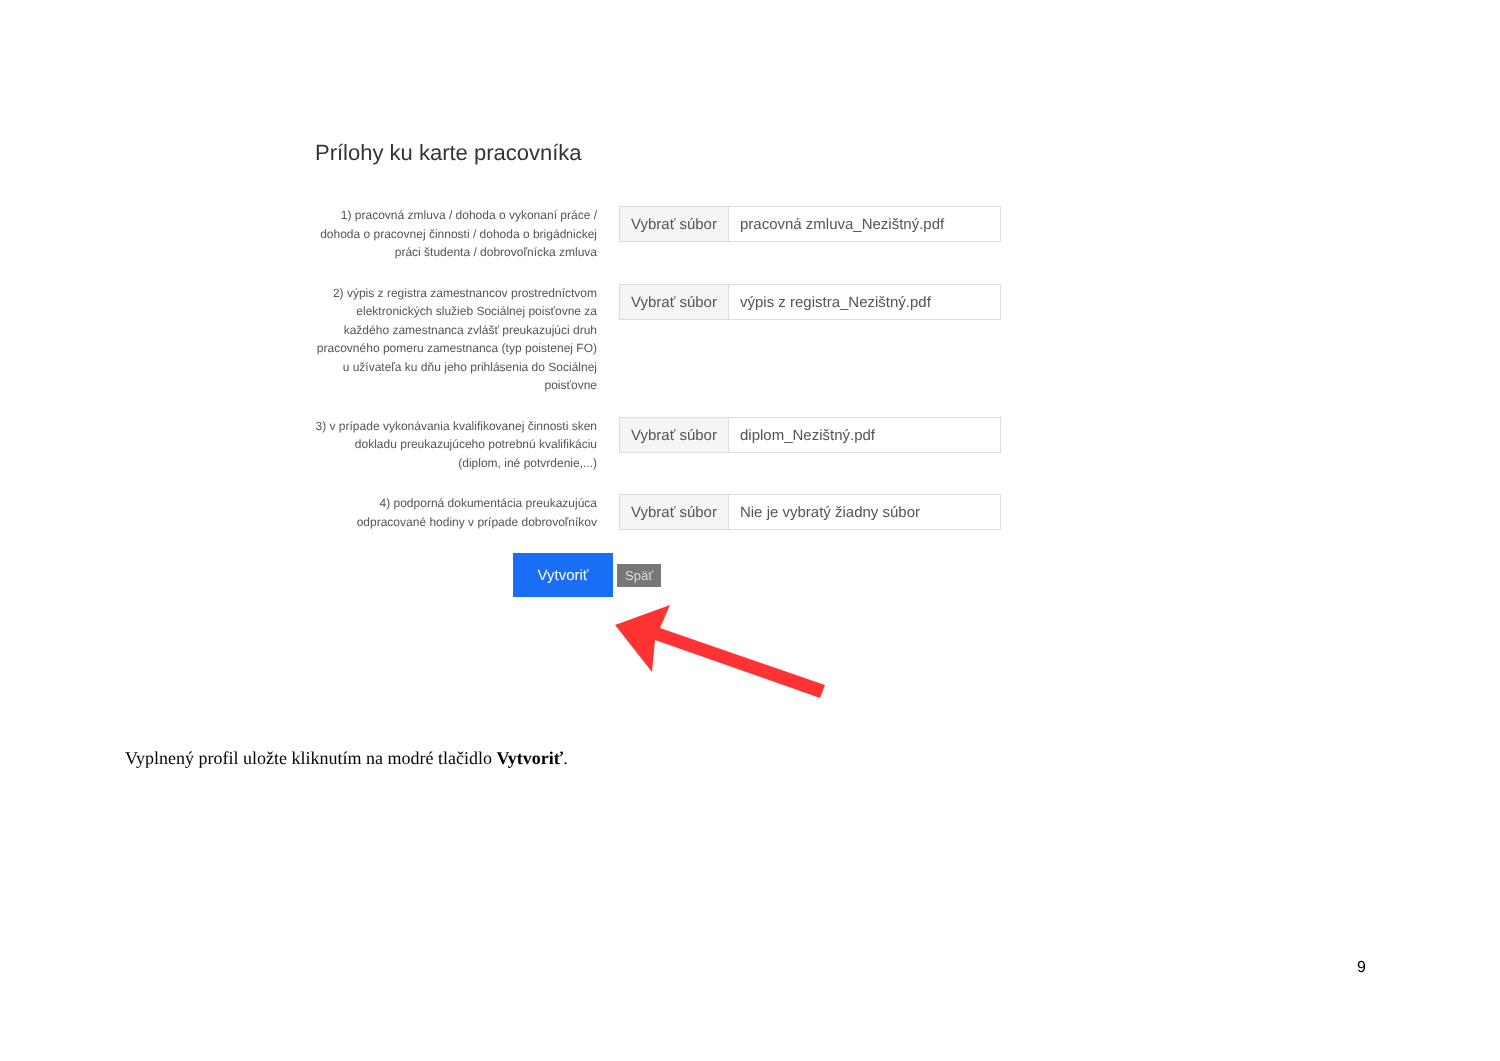Prílohy ku karte pracovníka
1) pracovná zmluva / dohoda o vykonaní práce / dohoda o pracovnej činnosti / dohoda o brigádnickej práci študenta / dobrovoľnícka zmluva
Vybrať súbor pracovná zmluva_Nezištný.pdf
2) výpis z registra zamestnancov prostredníctvom elektronických služieb Sociálnej poisťovne za každého zamestnanca zvlášť preukazujúci druh pracovného pomeru zamestnanca (typ poistenej FO) u užívateľa ku dňu jeho prihlásenia do Sociálnej poisťovne
Vybrať súbor výpis z registra_Nezištný.pdf
3) v prípade vykonávania kvalifikovanej činnosti sken dokladu preukazujúceho potrebnú kvalifikáciu (diplom, iné potvrdenie,...)
Vybrať súbor diplom_Nezištný.pdf
4) podporná dokumentácia preukazujúca odpracované hodiny v prípade dobrovoľníkov
Vybrať súbor Nie je vybratý žiadny súbor
Vytvoriť Späť
Vyplnený profil uložte kliknutím na modré tlačidlo Vytvoriť.
9